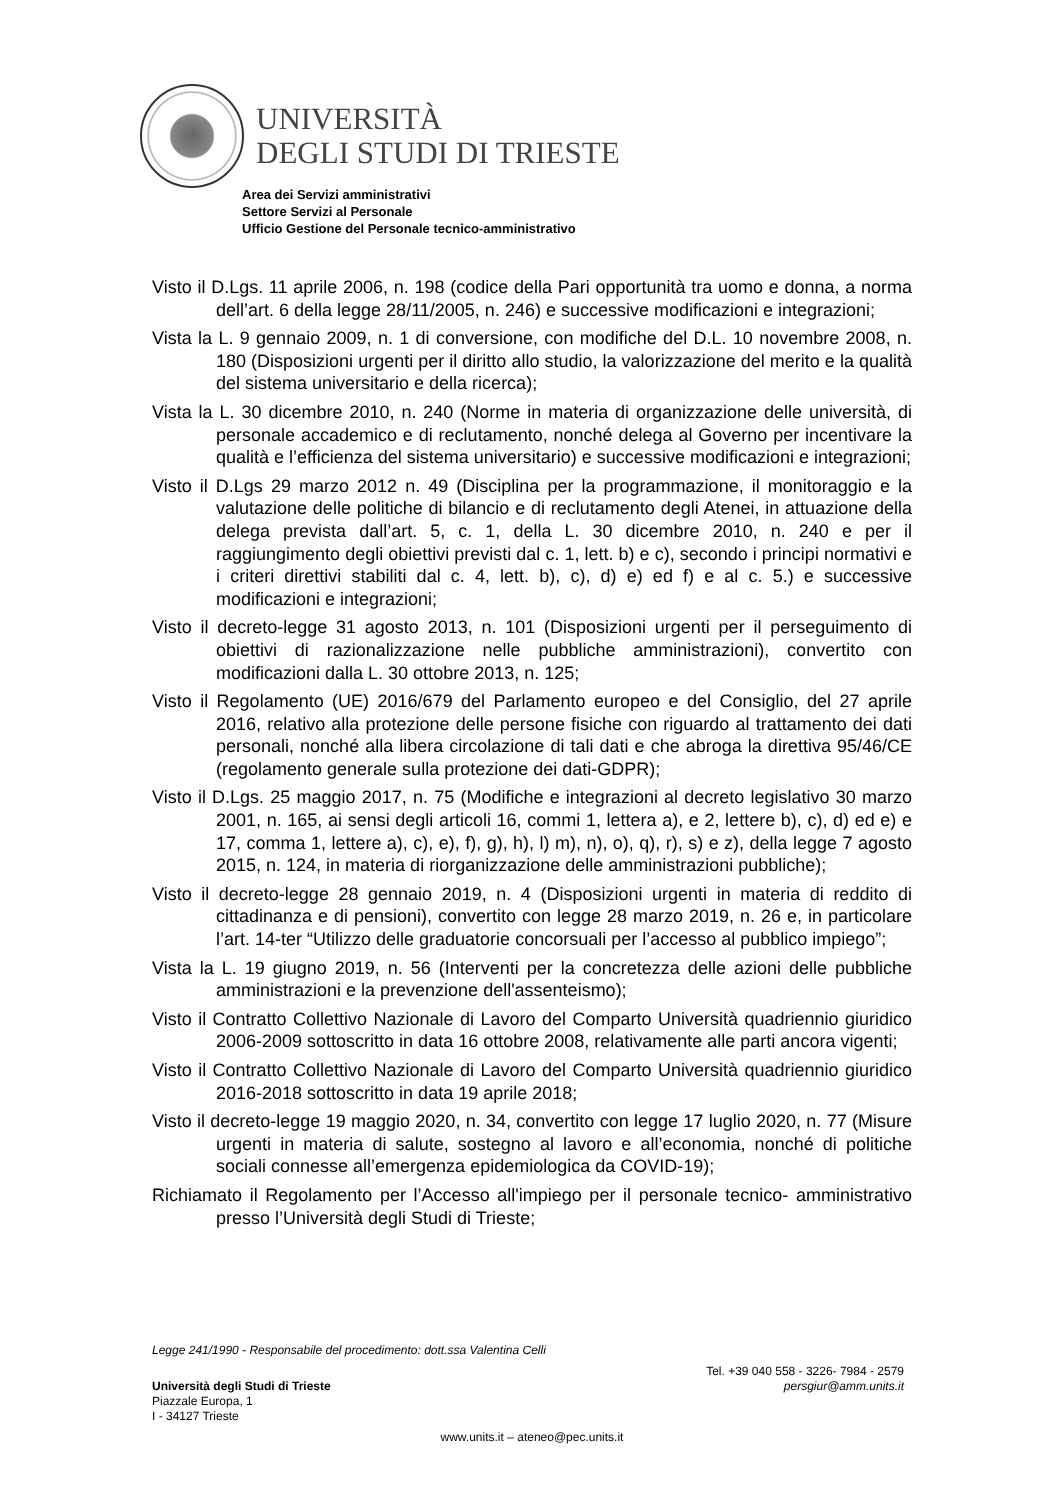UNIVERSITÀ
DEGLI STUDI DI TRIESTE
Area dei Servizi amministrativi
Settore Servizi al Personale
Ufficio Gestione del Personale tecnico-amministrativo
Visto il D.Lgs. 11 aprile 2006, n. 198 (codice della Pari opportunità tra uomo e donna, a norma dell’art. 6 della legge 28/11/2005, n. 246) e successive modificazioni e integrazioni;
Vista la L. 9 gennaio 2009, n. 1 di conversione, con modifiche del D.L. 10 novembre 2008, n. 180 (Disposizioni urgenti per il diritto allo studio, la valorizzazione del merito e la qualità del sistema universitario e della ricerca);
Vista la L. 30 dicembre 2010, n. 240 (Norme in materia di organizzazione delle università, di personale accademico e di reclutamento, nonché delega al Governo per incentivare la qualità e l’efficienza del sistema universitario) e successive modificazioni e integrazioni;
Visto il D.Lgs 29 marzo 2012 n. 49 (Disciplina per la programmazione, il monitoraggio e la valutazione delle politiche di bilancio e di reclutamento degli Atenei, in attuazione della delega prevista dall’art. 5, c. 1, della L. 30 dicembre 2010, n. 240 e per il raggiungimento degli obiettivi previsti dal c. 1, lett. b) e c), secondo i principi normativi e i criteri direttivi stabiliti dal c. 4, lett. b), c), d) e) ed f) e al c. 5.) e successive modificazioni e integrazioni;
Visto il decreto-legge 31 agosto 2013, n. 101 (Disposizioni urgenti per il perseguimento di obiettivi di razionalizzazione nelle pubbliche amministrazioni), convertito con modificazioni dalla L. 30 ottobre 2013, n. 125;
Visto il Regolamento (UE) 2016/679 del Parlamento europeo e del Consiglio, del 27 aprile 2016, relativo alla protezione delle persone fisiche con riguardo al trattamento dei dati personali, nonché alla libera circolazione di tali dati e che abroga la direttiva 95/46/CE (regolamento generale sulla protezione dei dati-GDPR);
Visto il D.Lgs. 25 maggio 2017, n. 75 (Modifiche e integrazioni al decreto legislativo 30 marzo 2001, n. 165, ai sensi degli articoli 16, commi 1, lettera a), e 2, lettere b), c), d) ed e) e 17, comma 1, lettere a), c), e), f), g), h), l) m), n), o), q), r), s) e z), della legge 7 agosto 2015, n. 124, in materia di riorganizzazione delle amministrazioni pubbliche);
Visto il decreto-legge 28 gennaio 2019, n. 4 (Disposizioni urgenti in materia di reddito di cittadinanza e di pensioni), convertito con legge 28 marzo 2019, n. 26 e, in particolare l’art. 14-ter “Utilizzo delle graduatorie concorsuali per l’accesso al pubblico impiego”;
Vista la L. 19 giugno 2019, n. 56 (Interventi per la concretezza delle azioni delle pubbliche amministrazioni e la prevenzione dell'assenteismo);
Visto il Contratto Collettivo Nazionale di Lavoro del Comparto Università quadriennio giuridico 2006-2009 sottoscritto in data 16 ottobre 2008, relativamente alle parti ancora vigenti;
Visto il Contratto Collettivo Nazionale di Lavoro del Comparto Università quadriennio giuridico 2016-2018 sottoscritto in data 19 aprile 2018;
Visto il decreto-legge 19 maggio 2020, n. 34, convertito con legge 17 luglio 2020, n. 77 (Misure urgenti in materia di salute, sostegno al lavoro e all’economia, nonché di politiche sociali connesse all’emergenza epidemiologica da COVID-19);
Richiamato il Regolamento per l’Accesso all'impiego per il personale tecnico- amministrativo presso l’Università degli Studi di Trieste;
Legge 241/1990 - Responsabile del procedimento: dott.ssa Valentina Celli
Tel. +39 040 558 - 3226- 7984 - 2579
Università degli Studi di Trieste persgiur@amm.units.it
Piazzale Europa, 1
I - 34127 Trieste
www.units.it – ateneo@pec.units.it